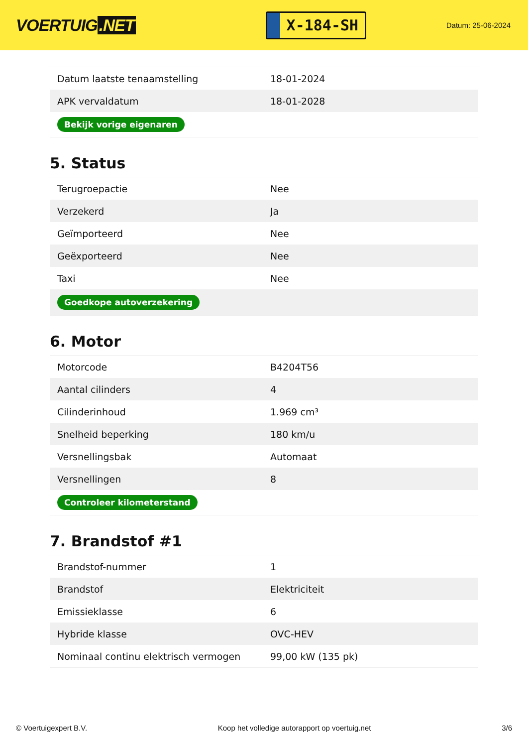VOERTUIG.NET
X-184-SH
Datum: 25-06-2024
| Datum laatste tenaamstelling | 18-01-2024 |
| APK vervaldatum | 18-01-2028 |
| Bekijk vorige eigenaren | |
5. Status
| Terugroepactie | Nee |
| Verzekerd | Ja |
| Geïmporteerd | Nee |
| Geëxporteerd | Nee |
| Taxi | Nee |
| Goedkope autoverzekering | |
6. Motor
| Motorcode | B4204T56 |
| Aantal cilinders | 4 |
| Cilinderinhoud | 1.969 cm³ |
| Snelheid beperking | 180 km/u |
| Versnellingsbak | Automaat |
| Versnellingen | 8 |
| Controleer kilometerstand | |
7. Brandstof #1
| Brandstof-nummer | 1 |
| Brandstof | Elektriciteit |
| Emissieklasse | 6 |
| Hybride klasse | OVC-HEV |
| Nominaal continu elektrisch vermogen | 99,00 kW (135 pk) |
© Voertuigexpert B.V. Koop het volledige autorapport op voertuig.net 3/6